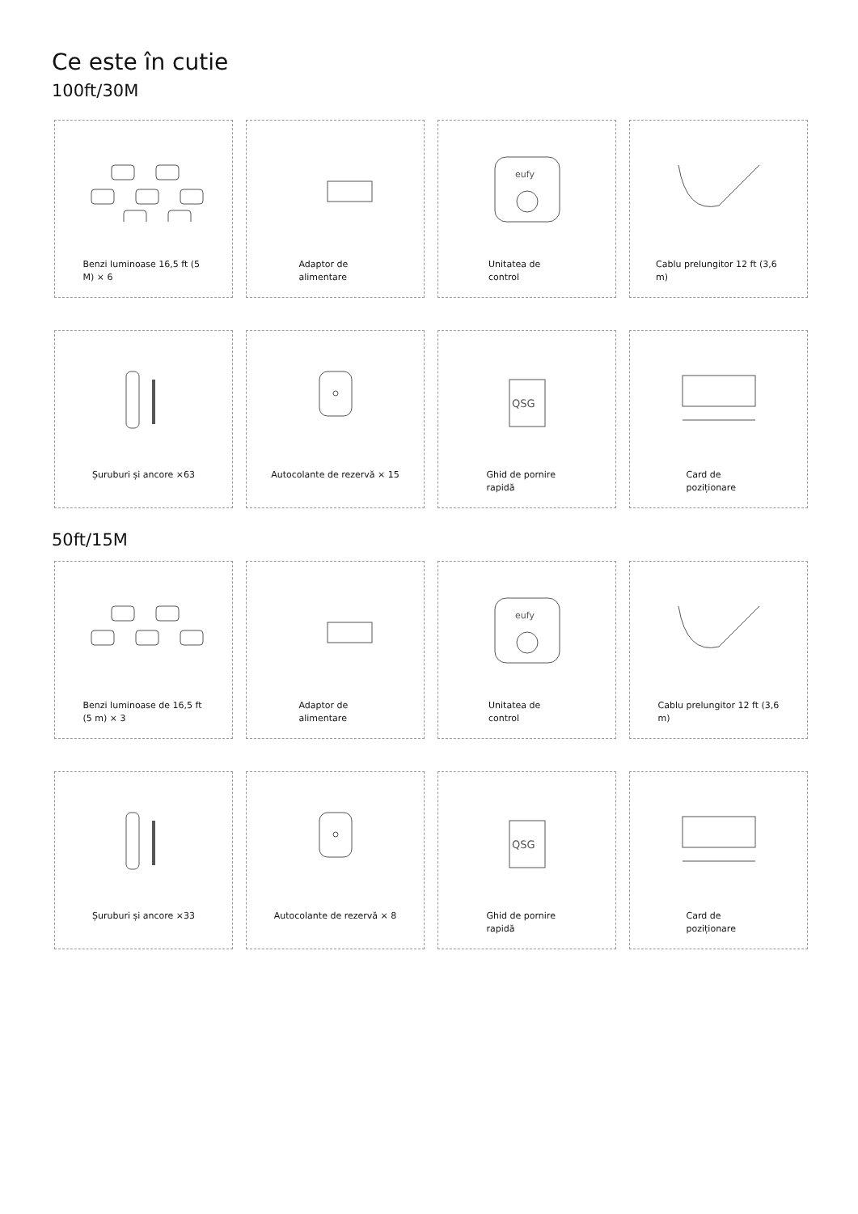Ce este în cutie
100ft/30M
Benzi luminoase 16,5 ft (5 M) × 6
Adaptor de alimentare
eufy
Unitatea de control
Cablu prelungitor 12 ft (3,6 m)
Șuruburi și ancore ×63
Autocolante de rezervă × 15
QSG
Ghid de pornire rapidă
Card de poziționare
50ft/15M
Benzi luminoase de 16,5 ft (5 m) × 3
Adaptor de alimentare
eufy
Unitatea de control
Cablu prelungitor 12 ft (3,6 m)
Șuruburi și ancore ×33
Autocolante de rezervă × 8
QSG
Ghid de pornire rapidă
Card de poziționare